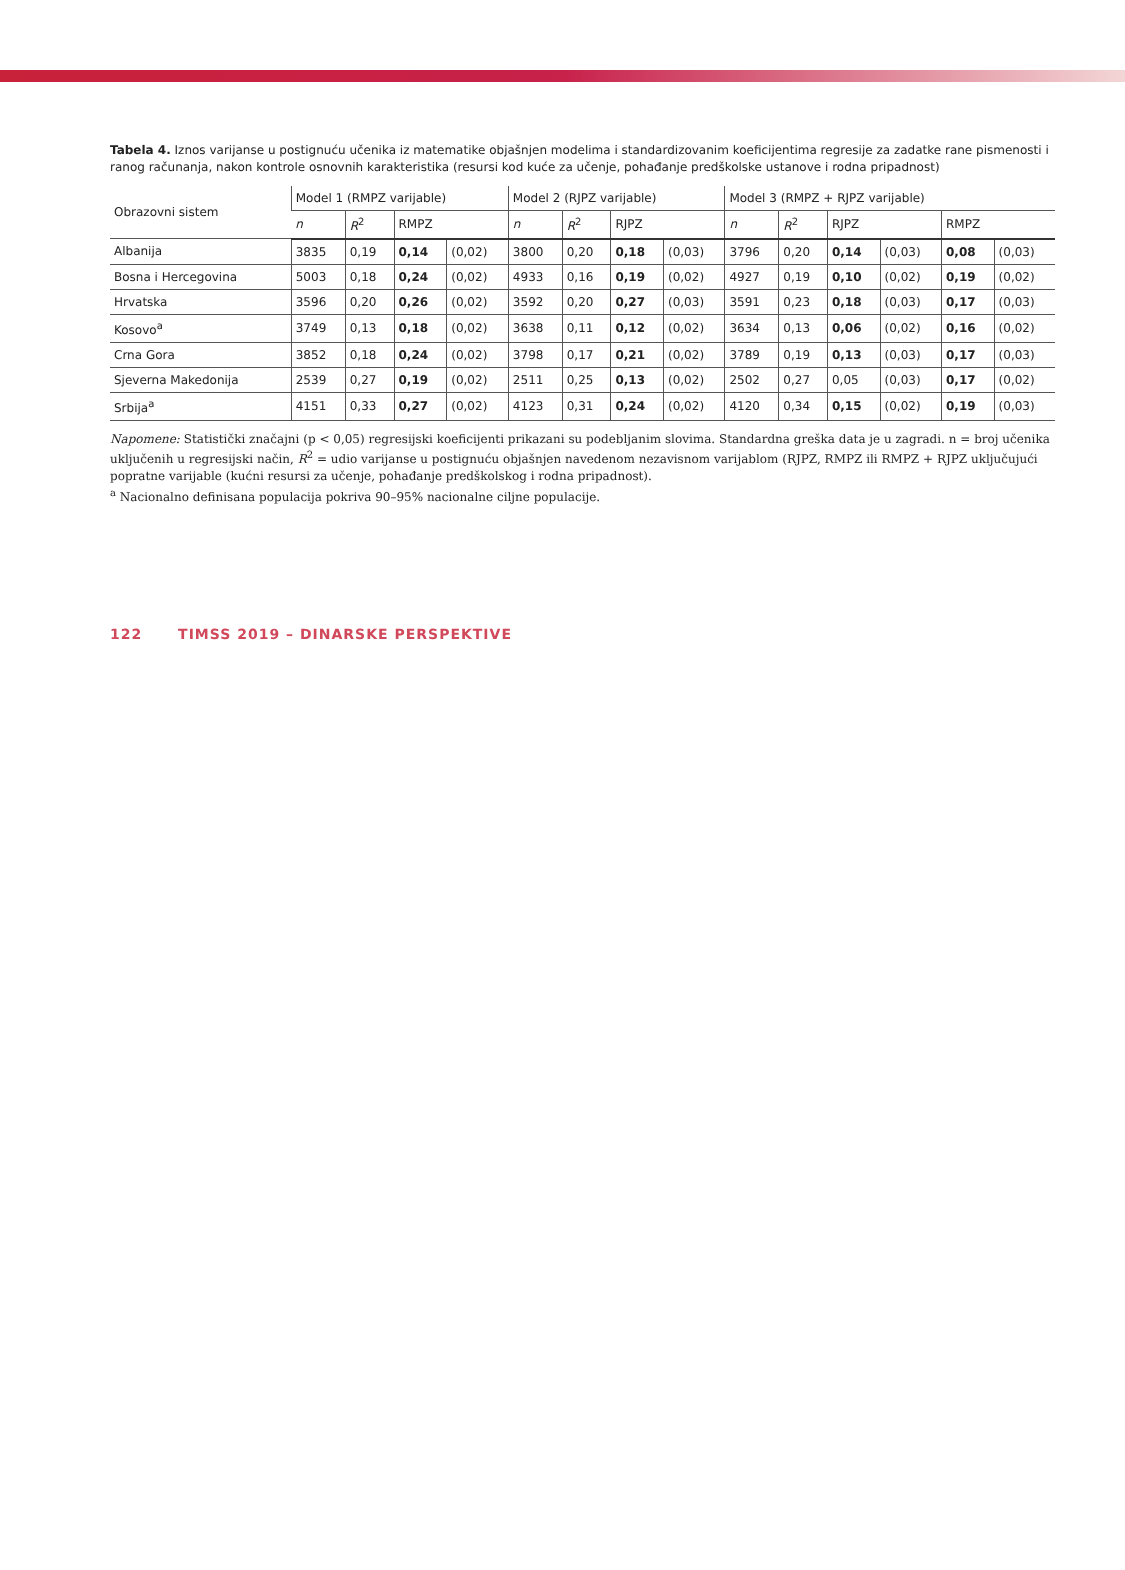Tabela 4. Iznos varijanse u postignuću učenika iz matematike objašnjen modelima i standardizovanim koeficijentima regresije za zadatke rane pismenosti i ranog računanja, nakon kontrole osnovnih karakteristika (resursi kod kuće za učenje, pohađanje predškolske ustanove i rodna pripadnost)
| Obrazovni sistem | Model 1 (RMPZ varijable) | | | | Model 2 (RJPZ varijable) | | | | Model 3 (RMPZ + RJPZ varijable) | | | | | |
| --- | --- | --- | --- | --- | --- | --- | --- | --- | --- | --- | --- | --- | --- | --- |
| | n | R<sup>2</sup> | RMPZ | | n | R<sup>2</sup> | RJPZ | | n | R<sup>2</sup> | RJPZ | | RMPZ | |
| Albanija | 3835 | 0,19 | 0,14 | (0,02) | 3800 | 0,20 | 0,18 | (0,03) | 3796 | 0,20 | 0,14 | (0,03) | 0,08 | (0,03) |
| Bosna i Hercegovina | 5003 | 0,18 | 0,24 | (0,02) | 4933 | 0,16 | 0,19 | (0,02) | 4927 | 0,19 | 0,10 | (0,02) | 0,19 | (0,02) |
| Hrvatska | 3596 | 0,20 | 0,26 | (0,02) | 3592 | 0,20 | 0,27 | (0,03) | 3591 | 0,23 | 0,18 | (0,03) | 0,17 | (0,03) |
| Kosovo<sup>a</sup> | 3749 | 0,13 | 0,18 | (0,02) | 3638 | 0,11 | 0,12 | (0,02) | 3634 | 0,13 | 0,06 | (0,02) | 0,16 | (0,02) |
| Crna Gora | 3852 | 0,18 | 0,24 | (0,02) | 3798 | 0,17 | 0,21 | (0,02) | 3789 | 0,19 | 0,13 | (0,03) | 0,17 | (0,03) |
| Sjeverna Makedonija | 2539 | 0,27 | 0,19 | (0,02) | 2511 | 0,25 | 0,13 | (0,02) | 2502 | 0,27 | 0,05 | (0,03) | 0,17 | (0,02) |
| Srbija<sup>a</sup> | 4151 | 0,33 | 0,27 | (0,02) | 4123 | 0,31 | 0,24 | (0,02) | 4120 | 0,34 | 0,15 | (0,02) | 0,19 | (0,03) |
Napomene: Statistički značajni (p < 0,05) regresijski koeficijenti prikazani su podebljanim slovima. Standardna greška data je u zagradi. n = broj učenika uključenih u regresijski način, R<sup>2</sup> = udio varijanse u postignuću objašnjen navedenom nezavisnom varijablom (RJPZ, RMPZ ili RMPZ + RJPZ uključujući popratne varijable (kućni resursi za učenje, pohađanje predškolskog i rodna pripadnost).
<sup>a</sup> Nacionalno definisana populacija pokriva 90–95% nacionalne ciljne populacije.
122 TIMSS 2019 – DINARSKE PERSPEKTIVE